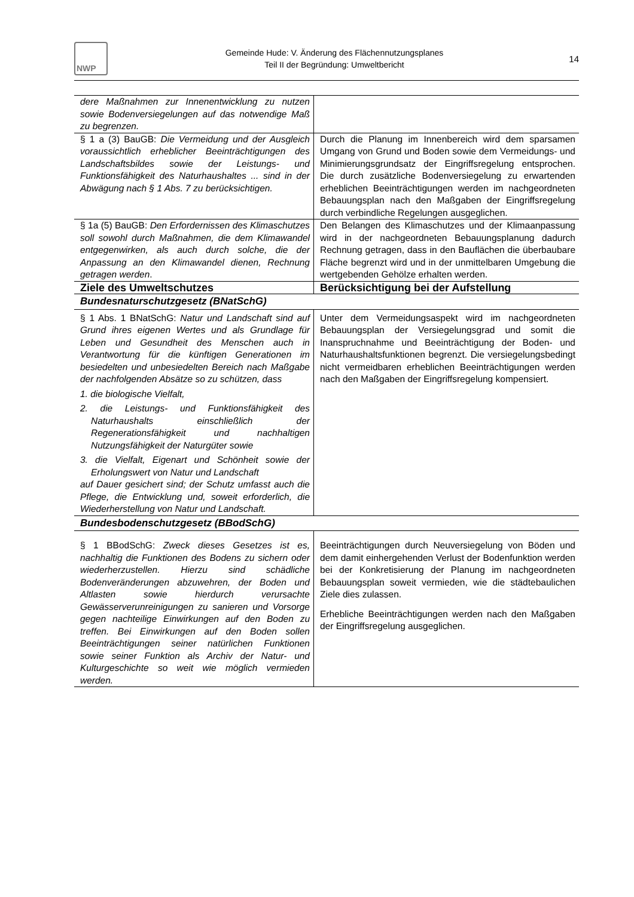NWP
Gemeinde Hude: V. Änderung des Flächennutzungsplanes
Teil II der Begründung: Umweltbericht
14
| dere Maßnahmen zur Innenentwicklung zu nutzen sowie Bodenversiegelungen auf das notwendige Maß zu begrenzen. | |
| § 1 a (3) BauGB: Die Vermeidung und der Ausgleich voraussichtlich erheblicher Beeinträchtigungen des Landschaftsbildes sowie der Leistungs- und Funktionsfähigkeit des Naturhaushaltes ... sind in der Abwägung nach § 1 Abs. 7 zu berücksichtigen. | Durch die Planung im Innenbereich wird dem sparsamen Umgang von Grund und Boden sowie dem Vermeidungs- und Minimierungsgrundsatz der Eingriffsregelung entsprochen. Die durch zusätzliche Bodenversiegelung zu erwartenden erheblichen Beeinträchtigungen werden im nachgeordneten Bebauungsplan nach den Maßgaben der Eingriffsregelung durch verbindliche Regelungen ausgeglichen. |
| § 1a (5) BauGB: Den Erfordernissen des Klimaschutzes soll sowohl durch Maßnahmen, die dem Klimawandel entgegenwirken, als auch durch solche, die der Anpassung an den Klimawandel dienen, Rechnung getragen werden . | Den Belangen des Klimaschutzes und der Klimaanpassung wird in der nachgeordneten Bebauungsplanung dadurch Rechnung getragen, dass in den Bauflächen die überbaubare Fläche begrenzt wird und in der unmittelbaren Umgebung die wertgebenden Gehölze erhalten werden. |
| Ziele des Umweltschutzes | Berücksichtigung bei der Aufstellung |
| Bundesnaturschutzgesetz (BNatSchG) | |
| § 1 Abs. 1 BNatSchG: Natur und Landschaft sind auf Grund ihres eigenen Wertes und als Grundlage für Leben und Gesundheit des Menschen auch in Verantwortung für die künftigen Generationen im besiedelten und unbesiedelten Bereich nach Maßgabe der nachfolgenden Absätze so zu schützen, dass 1. die biologische Vielfalt, 2. die Leistungs- und Funktionsfähigkeit des Naturhaushalts einschließlich der Regenerationsfähigkeit und nachhaltigen Nutzungsfähigkeit der Naturgüter sowie 3. die Vielfalt, Eigenart und Schönheit sowie der Erholungswert von Natur und Landschaft auf Dauer gesichert sind; der Schutz umfasst auch die Pflege, die Entwicklung und, soweit erforderlich, die Wiederherstellung von Natur und Landschaft. | Unter dem Vermeidungsaspekt wird im nachgeordneten Bebauungsplan der Versiegelungsgrad und somit die Inanspruchnahme und Beeinträchtigung der Boden- und Naturhaushaltsfunktionen begrenzt. Die versiegelungsbedingt nicht vermeidbaren erheblichen Beeinträchtigungen werden nach den Maßgaben der Eingriffsregelung kompensiert. |
| Bundesbodenschutzgesetz (BBodSchG) | |
| § 1 BBodSchG: Zweck dieses Gesetzes ist es, nachhaltig die Funktionen des Bodens zu sichern oder wiederherzustellen. Hierzu sind schädliche Bodenveränderungen abzuwehren, der Boden und Altlasten sowie hierdurch verursachte Gewässerverunreinigungen zu sanieren und Vorsorge gegen nachteilige Einwirkungen auf den Boden zu treffen. Bei Einwirkungen auf den Boden sollen Beeinträchtigungen seiner natürlichen Funktionen sowie seiner Funktion als Archiv der Natur- und Kulturgeschichte so weit wie möglich vermieden werden. | Beeinträchtigungen durch Neuversiegelung von Böden und dem damit einhergehenden Verlust der Bodenfunktion werden bei der Konkretisierung der Planung im nachgeordneten Bebauungsplan soweit vermieden, wie die städtebaulichen Ziele dies zulassen. Erhebliche Beeinträchtigungen werden nach den Maßgaben der Eingriffsregelung ausgeglichen. |